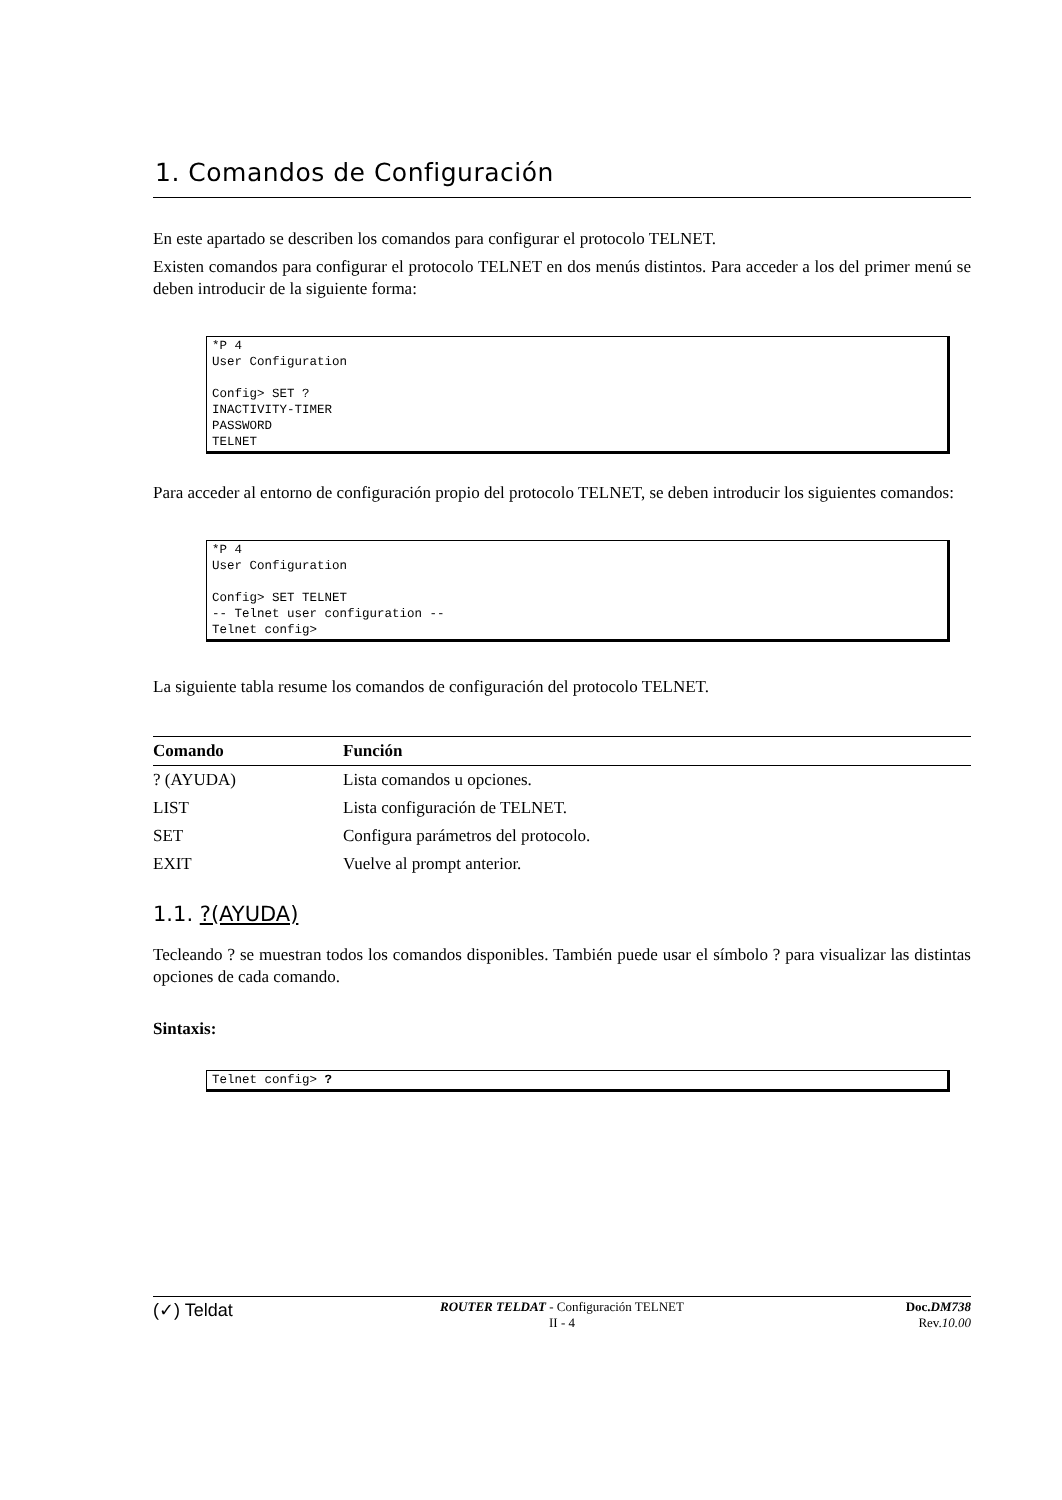1. Comandos de Configuración
En este apartado se describen los comandos para configurar el protocolo TELNET.
Existen comandos para configurar el protocolo TELNET en dos menús distintos. Para acceder a los del primer menú se deben introducir de la siguiente forma:
*P 4
User Configuration

Config> SET ?
INACTIVITY-TIMER
PASSWORD
TELNET
Para acceder al entorno de configuración propio del protocolo TELNET, se deben introducir los siguientes comandos:
*P 4
User Configuration

Config> SET TELNET
-- Telnet user configuration --
Telnet config>
La siguiente tabla resume los comandos de configuración del protocolo TELNET.
| Comando | Función |
| --- | --- |
| ? (AYUDA) | Lista comandos u opciones. |
| LIST | Lista configuración de TELNET. |
| SET | Configura parámetros del protocolo. |
| EXIT | Vuelve al prompt anterior. |
1.1. ?(AYUDA)
Tecleando ? se muestran todos los comandos disponibles. También puede usar el símbolo ? para visualizar las distintas opciones de cada comando.
Sintaxis:
Telnet config> ?
(✓) Teldat
ROUTER TELDAT - Configuración TELNET
II - 4
Doc.DM738
Rev.10.00